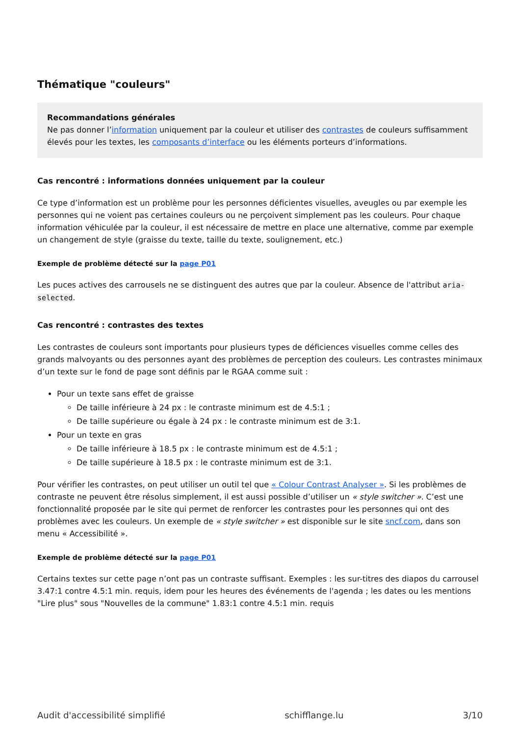Thématique "couleurs"
Recommandations générales
Ne pas donner l’information uniquement par la couleur et utiliser des contrastes de couleurs suffisamment élevés pour les textes, les composants d’interface ou les éléments porteurs d’informations.
Cas rencontré : informations données uniquement par la couleur
Ce type d’information est un problème pour les personnes déficientes visuelles, aveugles ou par exemple les personnes qui ne voient pas certaines couleurs ou ne perçoivent simplement pas les couleurs. Pour chaque information véhiculée par la couleur, il est nécessaire de mettre en place une alternative, comme par exemple un changement de style (graisse du texte, taille du texte, soulignement, etc.)
Exemple de problème détecté sur la page P01
Les puces actives des carrousels ne se distinguent des autres que par la couleur. Absence de l'attribut aria-selected.
Cas rencontré : contrastes des textes
Les contrastes de couleurs sont importants pour plusieurs types de déficiences visuelles comme celles des grands malvoyants ou des personnes ayant des problèmes de perception des couleurs. Les contrastes minimaux d’un texte sur le fond de page sont définis par le RGAA comme suit :
Pour un texte sans effet de graisse
De taille inférieure à 24 px : le contraste minimum est de 4.5:1 ;
De taille supérieure ou égale à 24 px : le contraste minimum est de 3:1.
Pour un texte en gras
De taille inférieure à 18.5 px : le contraste minimum est de 4.5:1 ;
De taille supérieure à 18.5 px : le contraste minimum est de 3:1.
Pour vérifier les contrastes, on peut utiliser un outil tel que « Colour Contrast Analyser ». Si les problèmes de contraste ne peuvent être résolus simplement, il est aussi possible d’utiliser un « style switcher ». C’est une fonctionnalité proposée par le site qui permet de renforcer les contrastes pour les personnes qui ont des problèmes avec les couleurs. Un exemple de « style switcher » est disponible sur le site sncf.com, dans son menu « Accessibilité ».
Exemple de problème détecté sur la page P01
Certains textes sur cette page n’ont pas un contraste suffisant. Exemples : les sur-titres des diapos du carrousel 3.47:1 contre 4.5:1 min. requis, idem pour les heures des événements de l'agenda ; les dates ou les mentions "Lire plus" sous "Nouvelles de la commune" 1.83:1 contre 4.5:1 min. requis
Audit d'accessibilité simplifié schifflange.lu 3/10